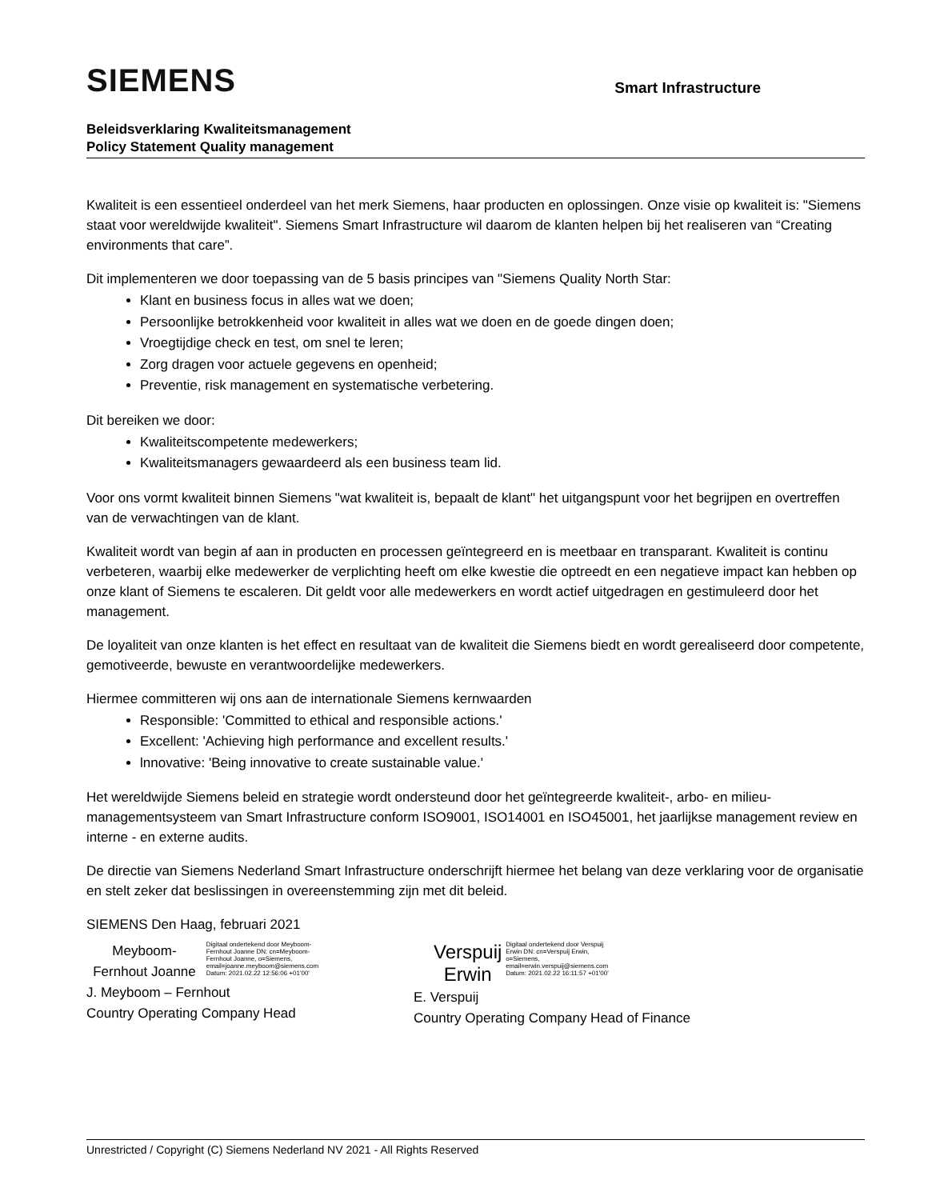SIEMENS
Smart Infrastructure
Beleidsverklaring Kwaliteitsmanagement
Policy Statement Quality management
Kwaliteit is een essentieel onderdeel van het merk Siemens, haar producten en oplossingen. Onze visie op kwaliteit is: "Siemens staat voor wereldwijde kwaliteit". Siemens Smart Infrastructure wil daarom de klanten helpen bij het realiseren van “Creating environments that care”.
Dit implementeren we door toepassing van de 5 basis principes van "Siemens Quality North Star:
Klant en business focus in alles wat we doen;
Persoonlijke betrokkenheid voor kwaliteit in alles wat we doen en de goede dingen doen;
Vroegtijdige check en test, om snel te leren;
Zorg dragen voor actuele gegevens en openheid;
Preventie, risk management en systematische verbetering.
Dit bereiken we door:
Kwaliteitscompetente medewerkers;
Kwaliteitsmanagers gewaardeerd als een business team lid.
Voor ons vormt kwaliteit binnen Siemens "wat kwaliteit is, bepaalt de klant" het uitgangspunt voor het begrijpen en overtreffen van de verwachtingen van de klant.
Kwaliteit wordt van begin af aan in producten en processen geïntegreerd en is meetbaar en transparant. Kwaliteit is continu verbeteren, waarbij elke medewerker de verplichting heeft om elke kwestie die optreedt en een negatieve impact kan hebben op onze klant of Siemens te escaleren. Dit geldt voor alle medewerkers en wordt actief uitgedragen en gestimuleerd door het management.
De loyaliteit van onze klanten is het effect en resultaat van de kwaliteit die Siemens biedt en wordt gerealiseerd door competente, gemotiveerde, bewuste en verantwoordelijke medewerkers.
Hiermee committeren wij ons aan de internationale Siemens kernwaarden
Responsible: 'Committed to ethical and responsible actions.'
Excellent: 'Achieving high performance and excellent results.'
lnnovative: 'Being innovative to create sustainable value.'
Het wereldwijde Siemens beleid en strategie wordt ondersteund door het geïntegreerde kwaliteit-, arbo- en milieu-managementsysteem van Smart Infrastructure conform ISO9001, ISO14001 en ISO45001, het jaarlijkse management review en interne - en externe audits.
De directie van Siemens Nederland Smart Infrastructure onderschrijft hiermee het belang van deze verklaring voor de organisatie en stelt zeker dat beslissingen in overeenstemming zijn met dit beleid.
SIEMENS Den Haag, februari 2021
Meyboom-Fernhout Joanne Digitaal ondertekend door Meyboom-Fernhout Joanne DN: cn=Meyboom-Fernhout Joanne, o=Siemens, email=joanne.meyboom@siemens.com Datum: 2021.02.22 12:56:06 +01'00'
J. Meyboom – Fernhout
Country Operating Company Head
Verspuij
Erwin Digitaal ondertekend door Verspuij Erwin DN: cn=Verspuij Erwin, o=Siemens, email=erwin.verspuij@siemens.com Datum: 2021.02.22 16:11:57 +01'00'
E. Verspuij
Country Operating Company Head of Finance
Unrestricted / Copyright (C) Siemens Nederland NV 2021 - All Rights Reserved